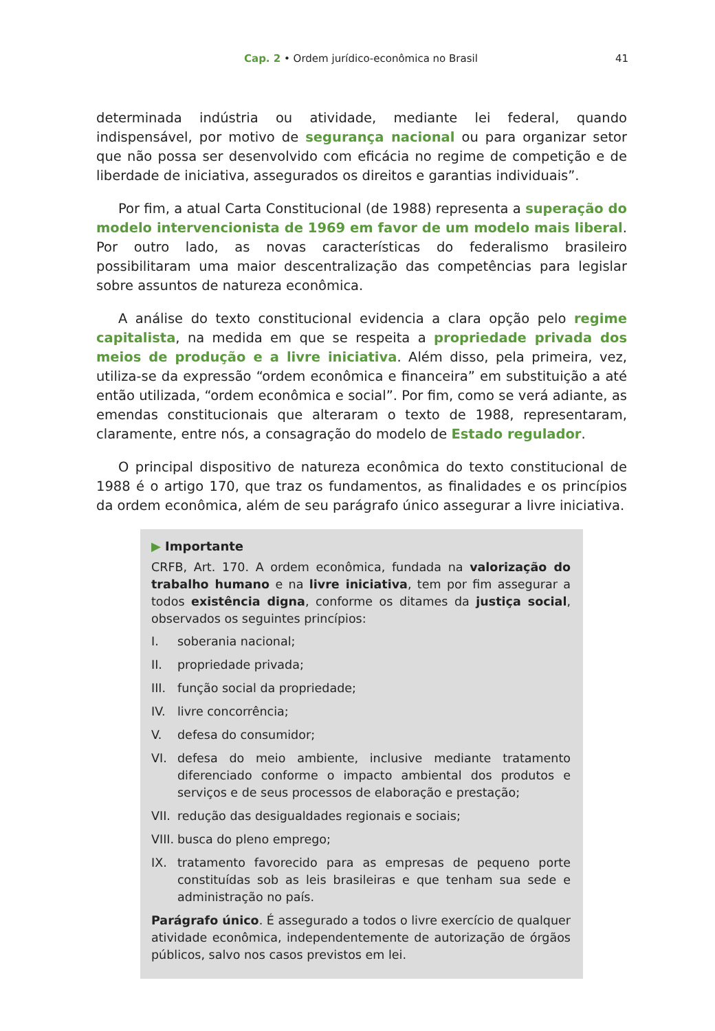Cap. 2 • Ordem jurídico-econômica no Brasil 41
determinada indústria ou atividade, mediante lei federal, quando indispensável, por motivo de segurança nacional ou para organizar setor que não possa ser desenvolvido com eficácia no regime de competição e de liberdade de iniciativa, assegurados os direitos e garantias individuais”.
Por fim, a atual Carta Constitucional (de 1988) representa a superação do modelo intervencionista de 1969 em favor de um modelo mais liberal. Por outro lado, as novas características do federalismo brasileiro possibilitaram uma maior descentralização das competências para legislar sobre assuntos de natureza econômica.
A análise do texto constitucional evidencia a clara opção pelo regime capitalista, na medida em que se respeita a propriedade privada dos meios de produção e a livre iniciativa. Além disso, pela primeira, vez, utiliza-se da expressão “ordem econômica e financeira” em substituição a até então utilizada, “ordem econômica e social”. Por fim, como se verá adiante, as emendas constitucionais que alteraram o texto de 1988, representaram, claramente, entre nós, a consagração do modelo de Estado regulador.
O principal dispositivo de natureza econômica do texto constitucional de 1988 é o artigo 170, que traz os fundamentos, as finalidades e os princípios da ordem econômica, além de seu parágrafo único assegurar a livre iniciativa.
▶ Importante
CRFB, Art. 170. A ordem econômica, fundada na valorização do trabalho humano e na livre iniciativa, tem por fim assegurar a todos existência digna, conforme os ditames da justiça social, observados os seguintes princípios:
I. soberania nacional;
II. propriedade privada;
III. função social da propriedade;
IV. livre concorrência;
V. defesa do consumidor;
VI. defesa do meio ambiente, inclusive mediante tratamento diferenciado conforme o impacto ambiental dos produtos e serviços e de seus processos de elaboração e prestação;
VII. redução das desigualdades regionais e sociais;
VIII. busca do pleno emprego;
IX. tratamento favorecido para as empresas de pequeno porte constituídas sob as leis brasileiras e que tenham sua sede e administração no país.
Parágrafo único. É assegurado a todos o livre exercício de qualquer atividade econômica, independentemente de autorização de órgãos públicos, salvo nos casos previstos em lei.